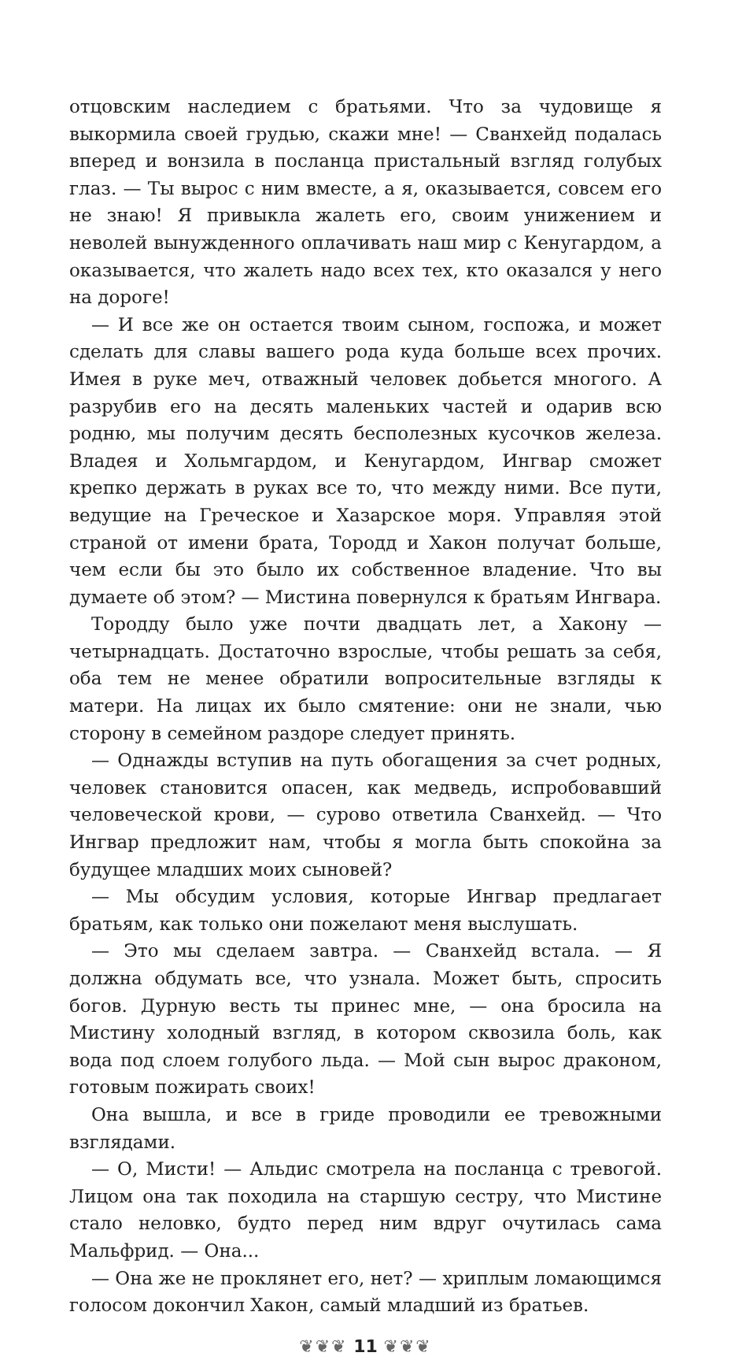отцовским наследием с братьями. Что за чудовище я выкормила своей грудью, скажи мне! — Сванхейд подалась вперед и вонзила в посланца пристальный взгляд голубых глаз. — Ты вырос с ним вместе, а я, оказывается, совсем его не знаю! Я привыкла жалеть его, своим унижением и неволей вынужденного оплачивать наш мир с Кенугардом, а оказывается, что жалеть надо всех тех, кто оказался у него на дороге!
— И все же он остается твоим сыном, госпожа, и может сделать для славы вашего рода куда больше всех прочих. Имея в руке меч, отважный человек добьется многого. А разрубив его на десять маленьких частей и одарив всю родню, мы получим десять бесполезных кусочков железа. Владея и Хольмгардом, и Кенугардом, Ингвар сможет крепко держать в руках все то, что между ними. Все пути, ведущие на Греческое и Хазарское моря. Управляя этой страной от имени брата, Тородд и Хакон получат больше, чем если бы это было их собственное владение. Что вы думаете об этом? — Мистина повернулся к братьям Ингвара.
Тородду было уже почти двадцать лет, а Хакону — четырнадцать. Достаточно взрослые, чтобы решать за себя, оба тем не менее обратили вопросительные взгляды к матери. На лицах их было смятение: они не знали, чью сторону в семейном раздоре следует принять.
— Однажды вступив на путь обогащения за счет родных, человек становится опасен, как медведь, испробовавший человеческой крови, — сурово ответила Сванхейд. — Что Ингвар предложит нам, чтобы я могла быть спокойна за будущее младших моих сыновей?
— Мы обсудим условия, которые Ингвар предлагает братьям, как только они пожелают меня выслушать.
— Это мы сделаем завтра. — Сванхейд встала. — Я должна обдумать все, что узнала. Может быть, спросить богов. Дурную весть ты принес мне, — она бросила на Мистину холодный взгляд, в котором сквозила боль, как вода под слоем голубого льда. — Мой сын вырос драконом, готовым пожирать своих!
Она вышла, и все в гриде проводили ее тревожными взглядами.
— О, Мисти! — Альдис смотрела на посланца с тревогой. Лицом она так походила на старшую сестру, что Мистине стало неловко, будто перед ним вдруг очутилась сама Мальфрид. — Она...
— Она же не проклянет его, нет? — хриплым ломающимся голосом докончил Хакон, самый младший из братьев.
❦❦❦ 11 ❦❦❦